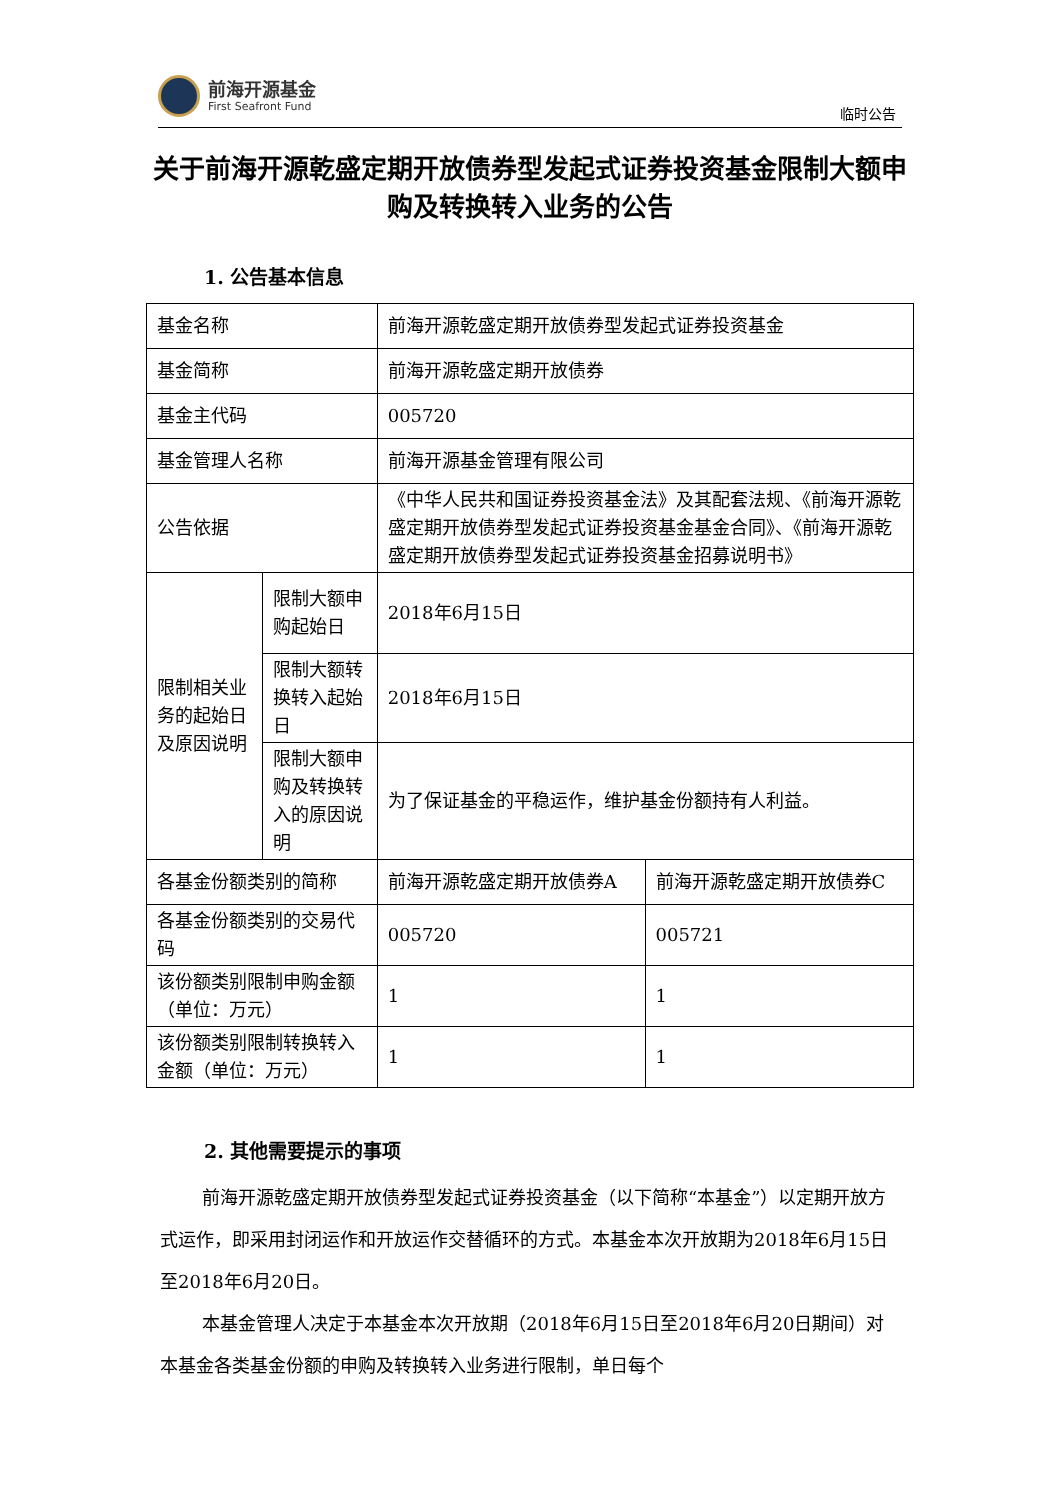前海开源基金
First Seafront Fund
临时公告
关于前海开源乾盛定期开放债券型发起式证券投资基金限制大额申购及转换转入业务的公告
1. 公告基本信息
| 基金名称 | | 前海开源乾盛定期开放债券型发起式证券投资基金 | |
| 基金简称 | | 前海开源乾盛定期开放债券 | |
| 基金主代码 | | 005720 | |
| 基金管理人名称 | | 前海开源基金管理有限公司 | |
| 公告依据 | | 《中华人民共和国证券投资基金法》及其配套法规、《前海开源乾盛定期开放债券型发起式证券投资基金基金合同》、《前海开源乾盛定期开放债券型发起式证券投资基金招募说明书》 | |
| 限制相关业务的起始日及原因说明 | 限制大额申购起始日 | 2018年6月15日 | |
| | 限制大额转换转入起始日 | 2018年6月15日 | |
| | 限制大额申购及转换转入的原因说明 | 为了保证基金的平稳运作，维护基金份额持有人利益。 | |
| 各基金份额类别的简称 | | 前海开源乾盛定期开放债券A | 前海开源乾盛定期开放债券C |
| 各基金份额类别的交易代码 | | 005720 | 005721 |
| 该份额类别限制申购金额（单位：万元） | | 1 | 1 |
| 该份额类别限制转换转入金额（单位：万元） | | 1 | 1 |
2. 其他需要提示的事项
前海开源乾盛定期开放债券型发起式证券投资基金（以下简称“本基金”）以定期开放方式运作，即采用封闭运作和开放运作交替循环的方式。本基金本次开放期为2018年6月15日至2018年6月20日。
本基金管理人决定于本基金本次开放期（2018年6月15日至2018年6月20日期间）对本基金各类基金份额的申购及转换转入业务进行限制，单日每个